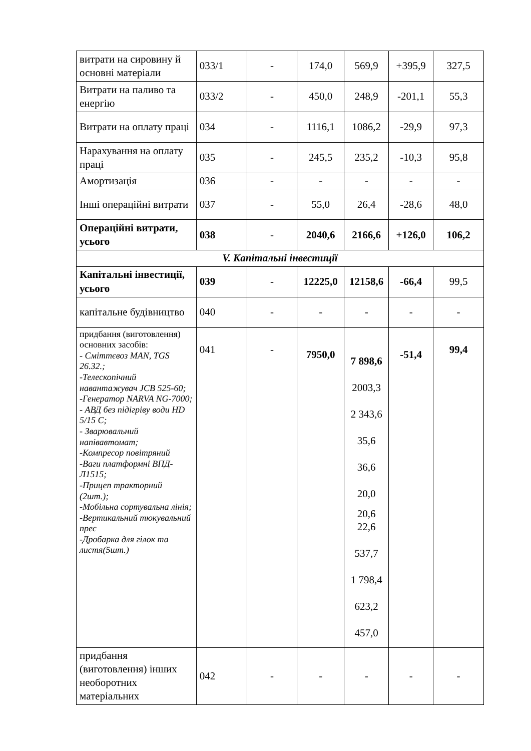| витрати на сировину й основні матеріали | 033/1 | - | 174,0 | 569,9 | +395,9 | 327,5 |
| Витрати на паливо та енергію | 033/2 | - | 450,0 | 248,9 | -201,1 | 55,3 |
| Витрати на оплату праці | 034 | - | 1116,1 | 1086,2 | -29,9 | 97,3 |
| Нарахування на оплату праці | 035 | - | 245,5 | 235,2 | -10,3 | 95,8 |
| Амортизація | 036 | - | - | - | - | - |
| Інші операційні витрати | 037 | - | 55,0 | 26,4 | -28,6 | 48,0 |
| Операційні витрати, усього | 038 | - | 2040,6 | 2166,6 | +126,0 | 106,2 |
| V. Капітальні інвестиції | | | | | | |
| Капітальні інвестиції, усього | 039 | - | 12225,0 | 12158,6 | -66,4 | 99,5 |
| капітальне будівництво | 040 | - | - | - | - | - |
| придбання (виготовлення) основних засобів: - Сміттєвоз MAN, TGS 26.32.; -Телескопічний навантажувач JCB 525-60; -Генератор NARVA NG-7000; - АВД без підігріву води HD 5/15 C; - Зварювальний напівавтомат; -Компресор повітряний -Ваги платформні ВПД-Л1515; -Прицеп тракторний (2шт.); -Мобільна сортувальна лінія; -Вертикальний тюкувальний прес -Дробарка для гілок та листя(5шт.) | 041 | - | 7950,0 | 7 898,6 2003,3 2 343,6 35,6 36,6 20,0 20,6 22,6 537,7 1 798,4 623,2 457,0 | -51,4 | 99,4 |
| придбання (виготовлення) інших необоротних матеріальних | 042 | - | - | - | - | - |